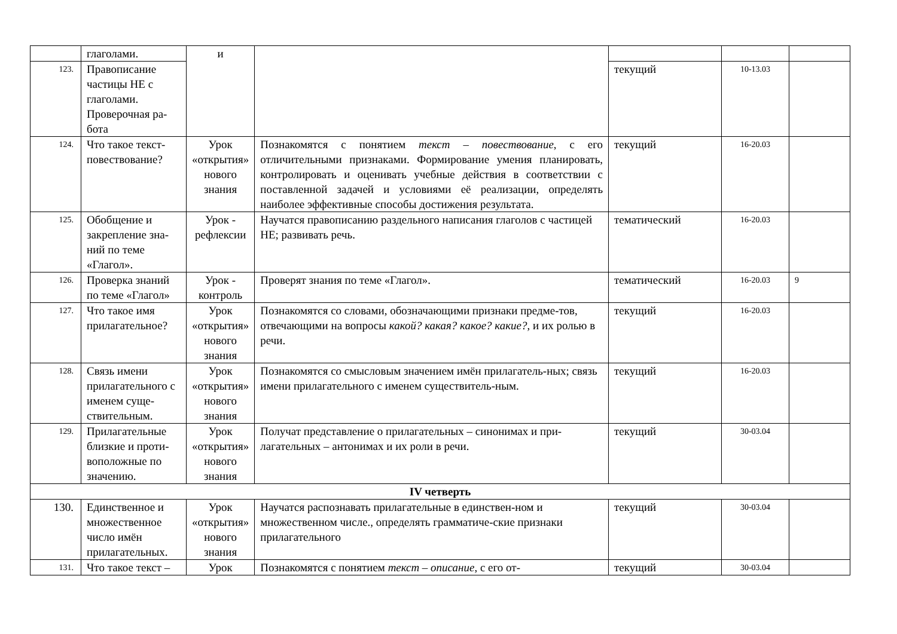| | глаголами. | и | | | | |
| 123. | Правописание частицы НЕ с глаголами. Проверочная ра-бота | | | текущий | 10-13.03 | |
| 124. | Что такое текст-повествование? | Урок «открытия» нового знания | Познакомятся с понятием текст – повествование , с его отличительными признаками. Формирование умения планировать, контролировать и оценивать учебные действия в соответствии с поставленной задачей и условиями её реализации, определять наиболее эффективные способы достижения результата. | текущий | 16-20.03 | |
| 125. | Обобщение и закрепление зна-ний по теме «Глагол». | Урок - рефлексии | Научатся правописанию раздельного написания глаголов с частицей НЕ; развивать речь. | тематический | 16-20.03 | |
| 126. | Проверка знаний по теме «Глагол» | Урок - контроль | Проверят знания по теме «Глагол». | тематический | 16-20.03 | 9 |
| 127. | Что такое имя прилагательное? | Урок «открытия» нового знания | Познакомятся со словами, обозначающими признаки предме-тов, отвечающими на вопросы какой? какая? какое? какие? , и их ролью в речи. | текущий | 16-20.03 | |
| 128. | Связь имени прилагательного с именем суще-ствительным. | Урок «открытия» нового знания | Познакомятся со смысловым значением имён прилагатель-ных; связь имени прилагательного с именем существитель-ным. | текущий | 16-20.03 | |
| 129. | Прилагательные близкие и проти-воположные по значению. | Урок «открытия» нового знания | Получат представление о прилагательных – синонимах и при-лагательных – антонимах и их роли в речи. | текущий | 30-03.04 | |
| IV четверть | | | | | | |
| 130. | Единственное и множественное число имён прилагательных. | Урок «открытия» нового знания | Научатся распознавать прилагательные в единствен-ном и множественном числе., определять грамматиче-ские признаки прилагательного | текущий | 30-03.04 | |
| 131. | Что такое текст – | Урок | Познакомятся с понятием текст – описание , с его от- | текущий | 30-03.04 | |